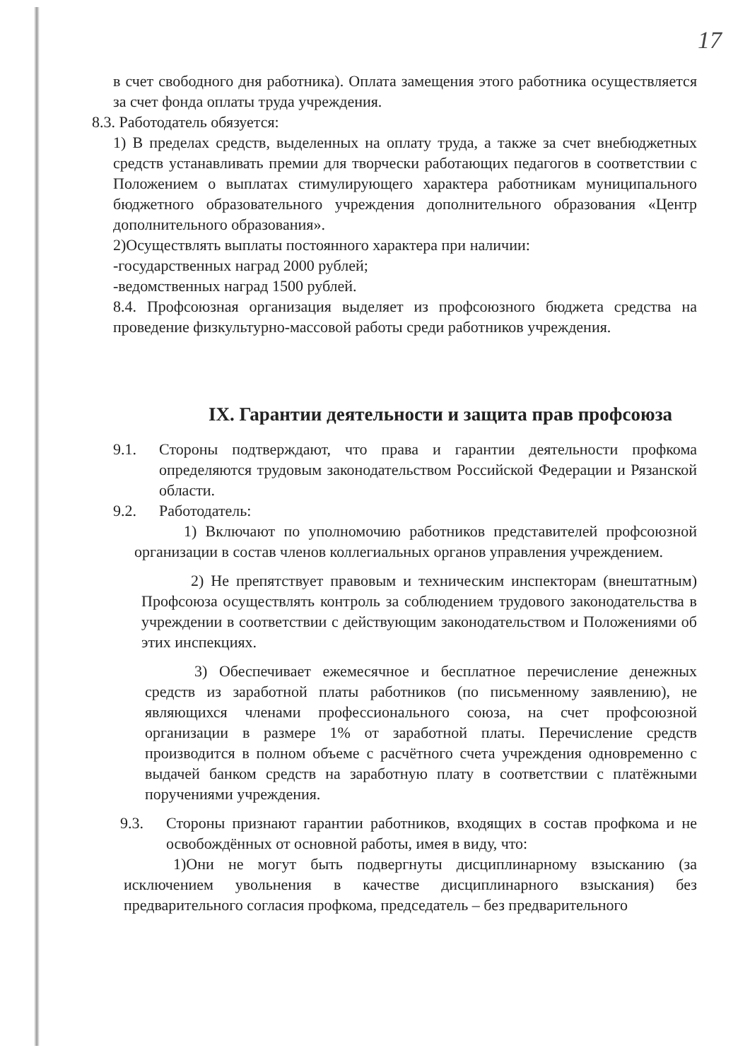17
в счет свободного дня работника). Оплата замещения этого работника осуществляется за счет фонда оплаты труда учреждения.
8.3. Работодатель обязуется:
1) В пределах средств, выделенных на оплату труда, а также за счет внебюджетных средств устанавливать премии для творчески работающих педагогов в соответствии с Положением о выплатах стимулирующего характера работникам муниципального бюджетного образовательного учреждения дополнительного образования «Центр дополнительного образования».
2)Осуществлять выплаты постоянного характера при наличии:
-государственных наград 2000 рублей;
-ведомственных наград 1500 рублей.
8.4. Профсоюзная организация выделяет из профсоюзного бюджета средства на проведение физкультурно-массовой работы среди работников учреждения.
IX. Гарантии деятельности и защита прав профсоюза
9.1. Стороны подтверждают, что права и гарантии деятельности профкома определяются трудовым законодательством Российской Федерации и Рязанской области.
9.2. Работодатель:
1) Включают по уполномочию работников представителей профсоюзной организации в состав членов коллегиальных органов управления учреждением.
2) Не препятствует правовым и техническим инспекторам (внештатным) Профсоюза осуществлять контроль за соблюдением трудового законодательства в учреждении в соответствии с действующим законодательством и Положениями об этих инспекциях.
3) Обеспечивает ежемесячное и бесплатное перечисление денежных средств из заработной платы работников (по письменному заявлению), не являющихся членами профессионального союза, на счет профсоюзной организации в размере 1% от заработной платы. Перечисление средств производится в полном объеме с расчётного счета учреждения одновременно с выдачей банком средств на заработную плату в соответствии с платёжными поручениями учреждения.
9.3. Стороны признают гарантии работников, входящих в состав профкома и не освобождённых от основной работы, имея в виду, что:
1)Они не могут быть подвергнуты дисциплинарному взысканию (за исключением увольнения в качестве дисциплинарного взыскания) без предварительного согласия профкома, председатель – без предварительного